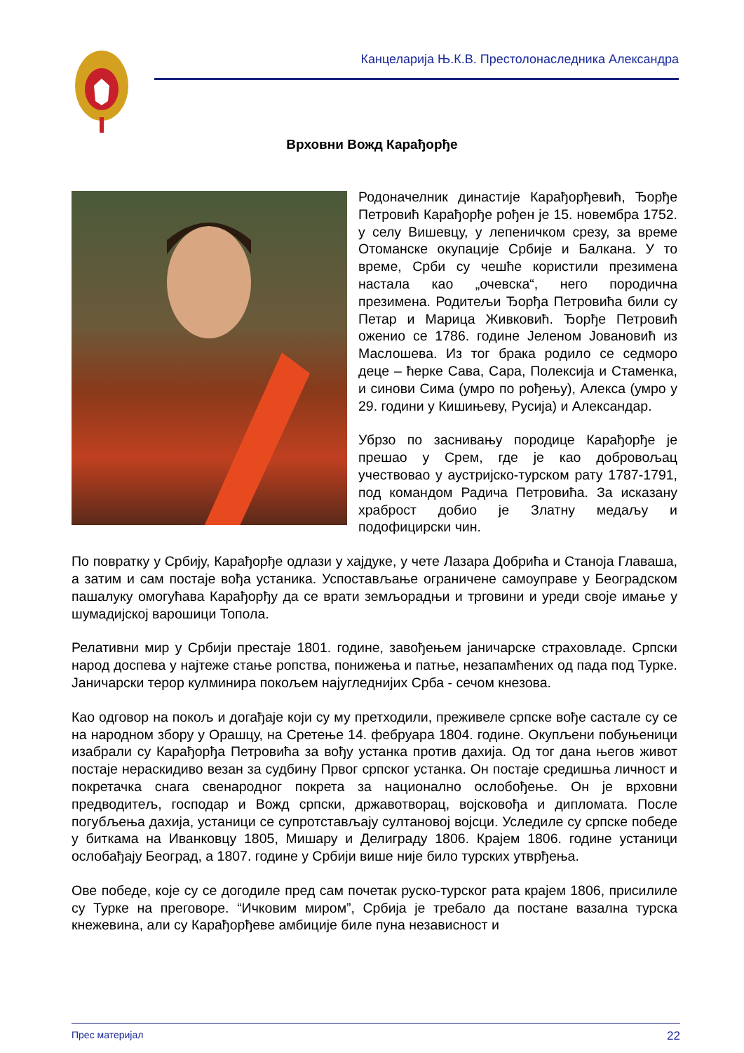Канцеларија Њ.К.В. Престолонаследника Александра
Врховни Вожд Карађорђе
Родоначелник династије Карађорђевић, Ђорђе Петровић Карађорђе рођен је 15. новембра 1752. у селу Вишевцу, у лепеничком срезу, за време Отоманске окупације Србије и Балкана. У то време, Срби су чешће користили презимена настала као „очевска“, него породична презимена. Родитељи Ђорђа Петровића били су Петар и Марица Живковић. Ђорђе Петровић оженио се 1786. године Јеленом Јовановић из Маслошева. Из тог брака родило се седморо деце – ћерке Сава, Сара, Полексија и Стаменка, и синови Сима (умро по рођењу), Алекса (умро у 29. години у Кишињеву, Русија) и Александар.
Убрзо по заснивању породице Карађорђе је прешао у Срем, где је као добровољац учествовао у аустријско-турском рату 1787-1791, под командом Радича Петровића. За исказану храброст добио је Златну медаљу и подофицирски чин.
По повратку у Србију, Карађорђе одлази у хајдуке, у чете Лазара Добрића и Станоја Главаша, а затим и сам постаје вођа устаника. Успостављање ограничене самоуправе у Београдском пашалуку омогућава Карађорђу да се врати земљорадњи и трговини и уреди своје имање у шумадијској варошици Топола.
Релативни мир у Србији престаје 1801. године, завођењем јаничарске страховладе. Српски народ доспева у најтеже стање ропства, понижења и патње, незапамћених од пада под Турке. Јаничарски терор кулминира покољем најугледнијих Срба - сечом кнезова.
Као одговор на покољ и догађаје који су му претходили, преживеле српске вође састале су се на народном збору у Орашцу, на Сретење 14. фебруара 1804. године. Окупљени побуњеници изабрали су Карађорђа Петровића за вођу устанка против дахија. Од тог дана његов живот постаје нераскидиво везан за судбину Првог српског устанка. Он постаје средишња личност и покретачка снага свенародног покрета за национално ослобођење. Он је врховни предводитељ, господар и Вожд српски, државотворац, војсковођа и дипломата. После погубљења дахија, устаници се супротстављају султановој војсци. Уследиле су српске победе у биткама на Иванковцу 1805, Мишару и Делиграду 1806. Крајем 1806. године устаници ослобађају Београд, а 1807. године у Србији више није било турских утврђења.
Ове победе, које су се догодиле пред сам почетак руско-турског рата крајем 1806, присилиле су Турке на преговоре. “Ичковим миром”, Србија је требало да постане вазална турска кнежевина, али су Карађорђеве амбиције биле пуна независност и
Прес материјал 22